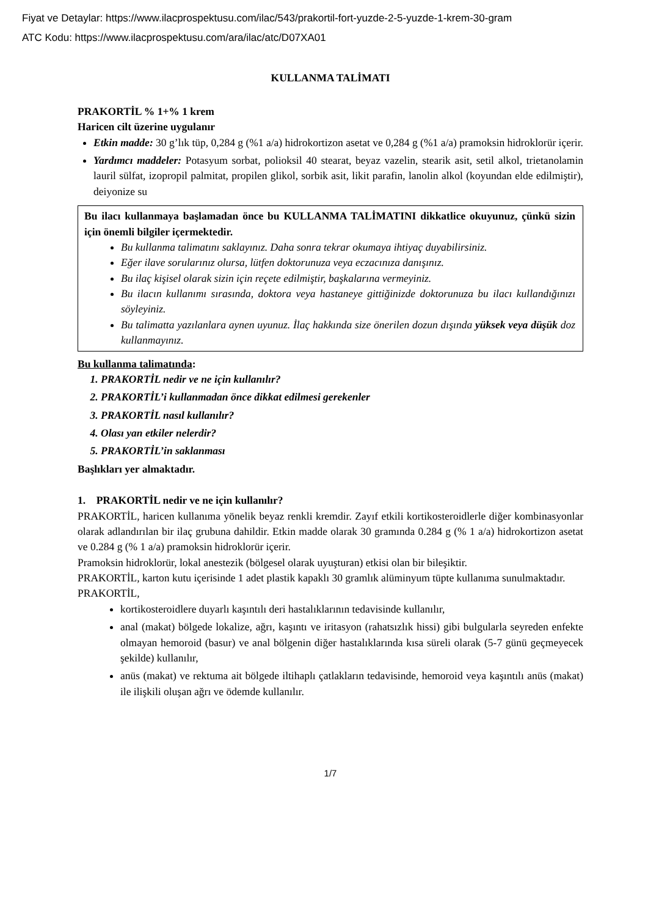Fiyat ve Detaylar: https://www.ilacprospektusu.com/ilac/543/prakortil-fort-yuzde-2-5-yuzde-1-krem-30-gram
ATC Kodu: https://www.ilacprospektusu.com/ara/ilac/atc/D07XA01
KULLANMA TALİMATI
PRAKORTİL % 1+% 1 krem
Haricen cilt üzerine uygulanır
Etkin madde: 30 g’lık tüp, 0,284 g (%1 a/a) hidrokortizon asetat ve 0,284 g (%1 a/a) pramoksin hidroklorür içerir.
Yardımcı maddeler: Potasyum sorbat, polioksil 40 stearat, beyaz vazelin, stearik asit, setil alkol, trietanolamin lauril sülfat, izopropil palmitat, propilen glikol, sorbik asit, likit parafin, lanolin alkol (koyundan elde edilmiştir), deiyonize su
Bu ilacı kullanmaya başlamadan önce bu KULLANMA TALİMATINI dikkatlice okuyunuz, çünkü sizin için önemli bilgiler içermektedir.
Bu kullanma talimatını saklayınız. Daha sonra tekrar okumaya ihtiyaç duyabilirsiniz.
Eğer ilave sorularınız olursa, lütfen doktorunuza veya eczacınıza danışınız.
Bu ilaç kişisel olarak sizin için reçete edilmiştir, başkalarına vermeyiniz.
Bu ilacın kullanımı sırasında, doktora veya hastaneye gittiğinizde doktorunuza bu ilacı kullandığınızı söyleyiniz.
Bu talimatta yazılanlara aynen uyunuz. İlaç hakkında size önerilen dozun dışında yüksek veya düşük doz kullanmayınız.
Bu kullanma talimatında:
1. PRAKORTİL nedir ve ne için kullanılır?
2. PRAKORTİL’i kullanmadan önce dikkat edilmesi gerekenler
3. PRAKORTİL nasıl kullanılır?
4. Olası yan etkiler nelerdir?
5. PRAKORTİL’in saklanması
Başlıkları yer almaktadır.
1. PRAKORTİL nedir ve ne için kullanılır?
PRAKORTİL, haricen kullanıma yönelik beyaz renkli kremdir. Zayıf etkili kortikosteroidlerle diğer kombinasyonlar olarak adlandırılan bir ilaç grubuna dahildir. Etkin madde olarak 30 gramında 0.284 g (% 1 a/a) hidrokortizon asetat ve 0.284 g (% 1 a/a) pramoksin hidroklorür içerir.
Pramoksin hidroklorür, lokal anestezik (bölgesel olarak uyuşturan) etkisi olan bir bileşiktir.
PRAKORTİL, karton kutu içerisinde 1 adet plastik kapaklı 30 gramlık alüminyum tüpte kullanıma sunulmaktadır.
PRAKORTİL,
kortikosteroidlere duyarlı kaşıntılı deri hastalıklarının tedavisinde kullanılır,
anal (makat) bölgede lokalize, ağrı, kaşıntı ve iritasyon (rahatsızlık hissi) gibi bulgularla seyreden enfekte olmayan hemoroid (basur) ve anal bölgenin diğer hastalıklarında kısa süreli olarak (5-7 günü geçmeyecek şekilde) kullanılır,
anüs (makat) ve rektuma ait bölgede iltihaplı çatlakların tedavisinde, hemoroid veya kaşıntılı anüs (makat) ile ilişkili oluşan ağrı ve ödemde kullanılır.
1/7